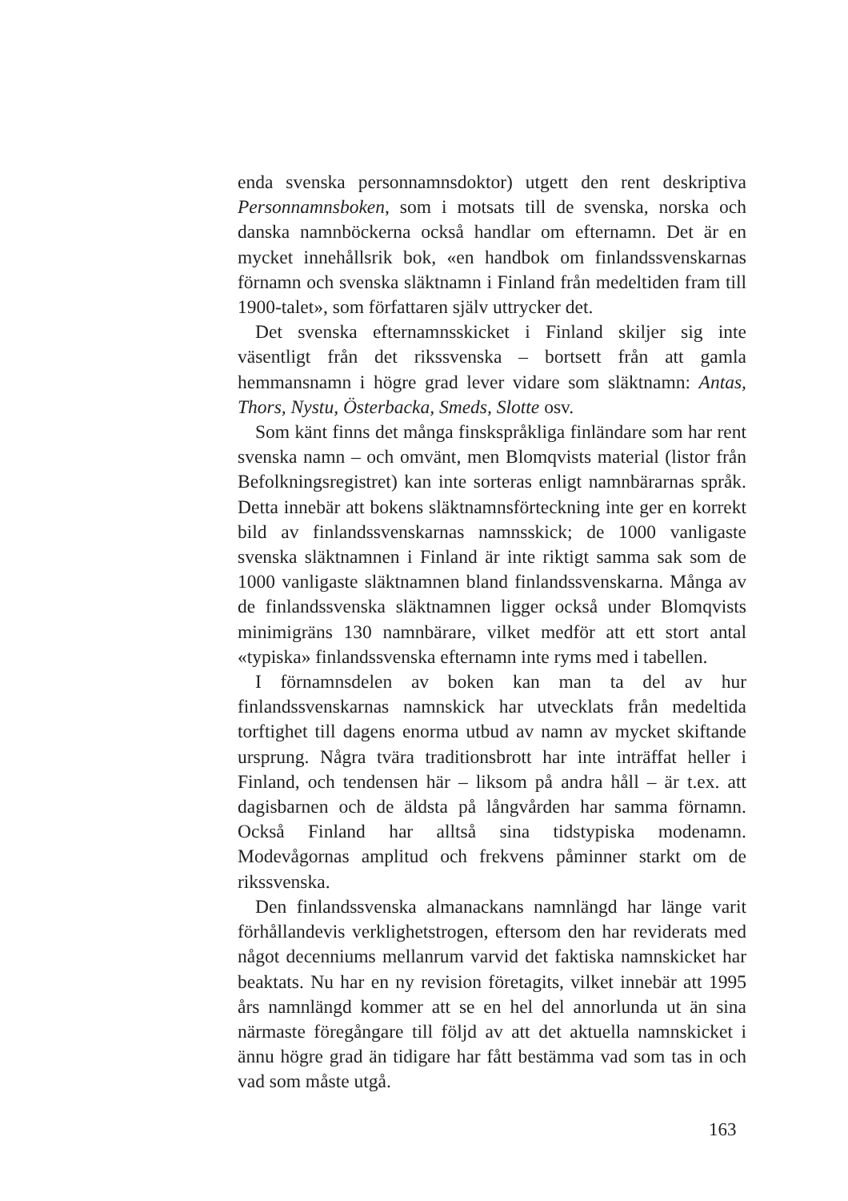enda svenska personnamnsdoktor) utgett den rent deskriptiva Personnamnsboken, som i motsats till de svenska, norska och danska namnböckerna också handlar om efternamn. Det är en mycket innehållsrik bok, «en handbok om finlandssvenskarnas förnamn och svenska släktnamn i Finland från medeltiden fram till 1900-talet», som författaren själv uttrycker det.
Det svenska efternamnsskicket i Finland skiljer sig inte väsentligt från det rikssvenska – bortsett från att gamla hemmansnamn i högre grad lever vidare som släktnamn: Antas, Thors, Nystu, Österbacka, Smeds, Slotte osv.
Som känt finns det många finskspråkliga finländare som har rent svenska namn – och omvänt, men Blomqvists material (listor från Befolkningsregistret) kan inte sorteras enligt namnbärarnas språk. Detta innebär att bokens släktnamnsförteckning inte ger en korrekt bild av finlandssvenskarnas namnsskick; de 1000 vanligaste svenska släktnamnen i Finland är inte riktigt samma sak som de 1000 vanligaste släktnamnen bland finlandssvenskarna. Många av de finlandssvenska släktnamnen ligger också under Blomqvists minimigräns 130 namnbärare, vilket medför att ett stort antal «typiska» finlandssvenska efternamn inte ryms med i tabellen.
I förnamnsdelen av boken kan man ta del av hur finlandssvenskarnas namnskick har utvecklats från medeltida torftighet till dagens enorma utbud av namn av mycket skiftande ursprung. Några tvära traditionsbrott har inte inträffat heller i Finland, och tendensen här – liksom på andra håll – är t.ex. att dagisbarnen och de äldsta på långvården har samma förnamn. Också Finland har alltså sina tidstypiska modenamn. Modevågornas amplitud och frekvens påminner starkt om de rikssvenska.
Den finlandssvenska almanackans namnlängd har länge varit förhållandevis verklighetstrogen, eftersom den har reviderats med något decenniums mellanrum varvid det faktiska namnskicket har beaktats. Nu har en ny revision företagits, vilket innebär att 1995 års namnlängd kommer att se en hel del annorlunda ut än sina närmaste föregångare till följd av att det aktuella namnskicket i ännu högre grad än tidigare har fått bestämma vad som tas in och vad som måste utgå.
163